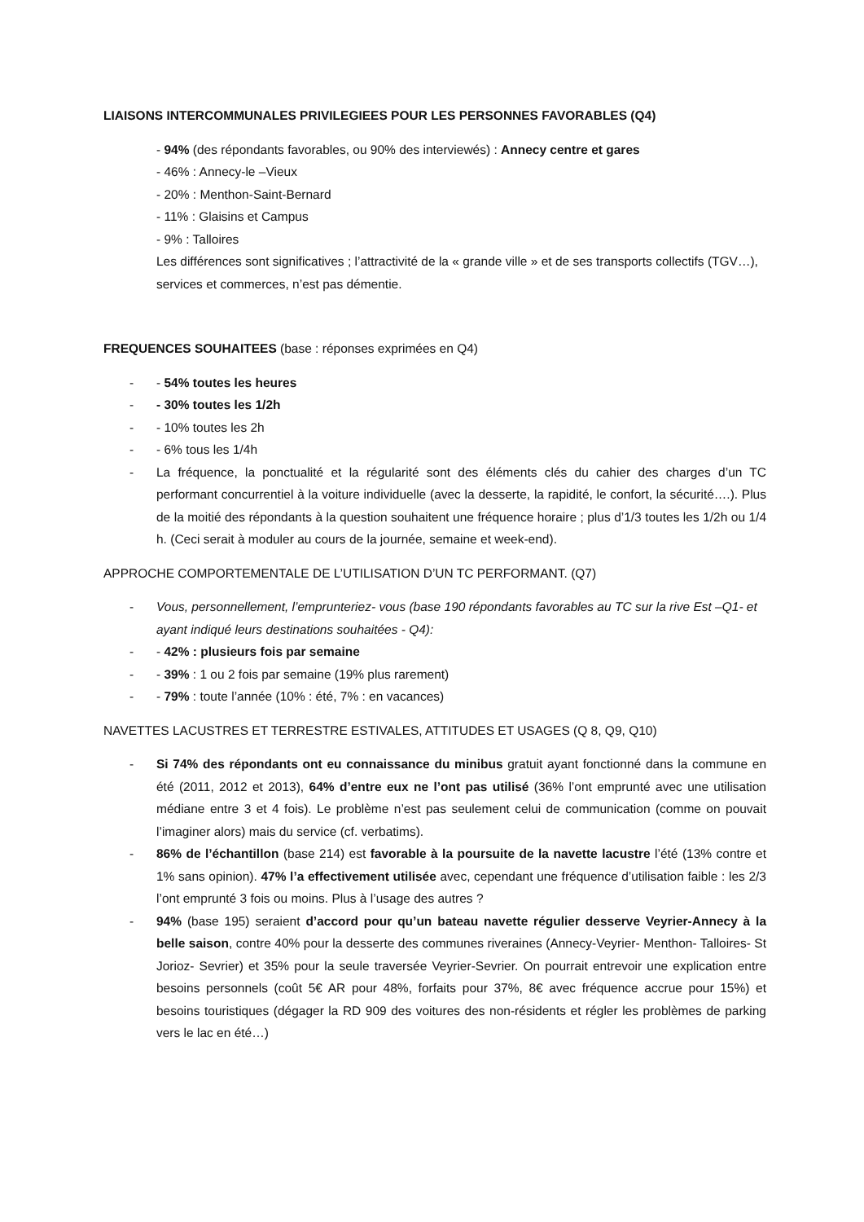LIAISONS INTERCOMMUNALES PRIVILEGIEES POUR LES PERSONNES FAVORABLES (Q4)
- 94% (des répondants favorables, ou 90% des interviewés) : Annecy centre et gares
- 46% : Annecy-le –Vieux
- 20% : Menthon-Saint-Bernard
- 11% : Glaisins et Campus
- 9% : Talloires
Les différences sont significatives ; l’attractivité de la « grande ville » et de ses transports collectifs (TGV…), services et commerces, n’est pas démentie.
FREQUENCES SOUHAITEES (base : réponses exprimées en Q4)
- - 54% toutes les heures
- - 30% toutes les 1/2h
- - 10% toutes les 2h
- - 6% tous les 1/4h
- La fréquence, la ponctualité et la régularité sont des éléments clés du cahier des charges d’un TC performant concurrentiel à la voiture individuelle (avec la desserte, la rapidité, le confort, la sécurité….). Plus de la moitié des répondants à la question souhaitent une fréquence horaire ; plus d’1/3 toutes les 1/2h ou 1/4 h. (Ceci serait à moduler au cours de la journée, semaine et week-end).
APPROCHE COMPORTEMENTALE DE L’UTILISATION D’UN TC PERFORMANT. (Q7)
- Vous, personnellement, l’emprunteriez- vous (base 190 répondants favorables au TC sur la rive Est –Q1- et ayant indiqué leurs destinations souhaitées - Q4):
- - 42% : plusieurs fois par semaine
- - 39% : 1 ou 2 fois par semaine (19% plus rarement)
- - 79% : toute l’année (10% : été, 7% : en vacances)
NAVETTES LACUSTRES ET TERRESTRE ESTIVALES, ATTITUDES ET USAGES (Q 8, Q9, Q10)
- Si 74% des répondants ont eu connaissance du minibus gratuit ayant fonctionné dans la commune en été (2011, 2012 et 2013), 64% d’entre eux ne l’ont pas utilisé (36% l’ont emprunté avec une utilisation médiane entre 3 et 4 fois). Le problème n’est pas seulement celui de communication (comme on pouvait l’imaginer alors) mais du service (cf. verbatims).
- 86% de l’échantillon (base 214) est favorable à la poursuite de la navette lacustre l’été (13% contre et 1% sans opinion). 47% l’a effectivement utilisée avec, cependant une fréquence d’utilisation faible : les 2/3 l’ont emprunté 3 fois ou moins. Plus à l’usage des autres ?
- 94% (base 195) seraient d’accord pour qu’un bateau navette régulier desserve Veyrier-Annecy à la belle saison, contre 40% pour la desserte des communes riveraines (Annecy-Veyrier- Menthon- Talloires- St Jorioz- Sevrier) et 35% pour la seule traversée Veyrier-Sevrier. On pourrait entrevoir une explication entre besoins personnels (coût 5€ AR pour 48%, forfaits pour 37%, 8€ avec fréquence accrue pour 15%) et besoins touristiques (dégager la RD 909 des voitures des non-résidents et régler les problèmes de parking vers le lac en été…)